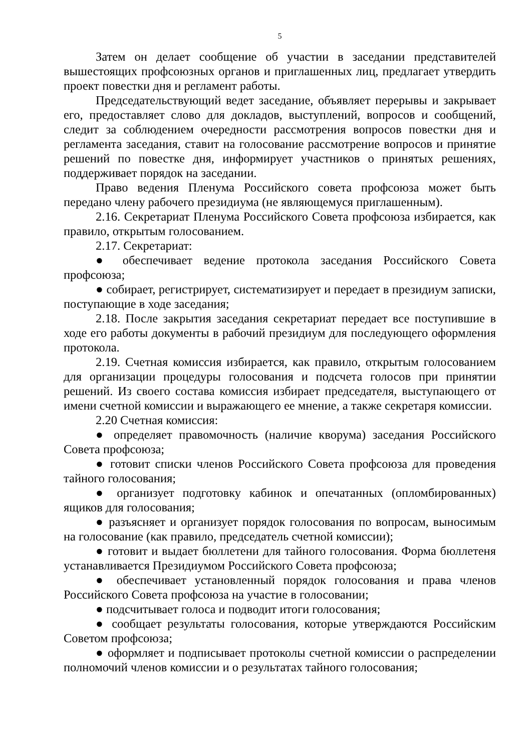5
Затем он делает сообщение об участии в заседании представителей вышестоящих профсоюзных органов и приглашенных лиц, предлагает утвердить проект повестки дня и регламент работы.
Председательствующий ведет заседание, объявляет перерывы и закрывает его, предоставляет слово для докладов, выступлений, вопросов и сообщений, следит за соблюдением очередности рассмотрения вопросов повестки дня и регламента заседания, ставит на голосование рассмотрение вопросов и принятие решений по повестке дня, информирует участников о принятых решениях, поддерживает порядок на заседании.
Право ведения Пленума Российского совета профсоюза может быть передано члену рабочего президиума (не являющемуся приглашенным).
2.16. Секретариат Пленума Российского Совета профсоюза избирается, как правило, открытым голосованием.
2.17. Секретариат:
● обеспечивает ведение протокола заседания Российского Совета профсоюза;
● собирает, регистрирует, систематизирует и передает в президиум записки, поступающие в ходе заседания;
2.18. После закрытия заседания секретариат передает все поступившие в ходе его работы документы в рабочий президиум для последующего оформления протокола.
2.19. Счетная комиссия избирается, как правило, открытым голосованием для организации процедуры голосования и подсчета голосов при принятии решений. Из своего состава комиссия избирает председателя, выступающего от имени счетной комиссии и выражающего ее мнение, а также секретаря комиссии.
2.20 Счетная комиссия:
● определяет правомочность (наличие кворума) заседания Российского Совета профсоюза;
● готовит списки членов Российского Совета профсоюза для проведения тайного голосования;
● организует подготовку кабинок и опечатанных (опломбированных) ящиков для голосования;
● разъясняет и организует порядок голосования по вопросам, выносимым на голосование (как правило, председатель счетной комиссии);
● готовит и выдает бюллетени для тайного голосования. Форма бюллетеня устанавливается Президиумом Российского Совета профсоюза;
● обеспечивает установленный порядок голосования и права членов Российского Совета профсоюза на участие в голосовании;
● подсчитывает голоса и подводит итоги голосования;
● сообщает результаты голосования, которые утверждаются Российским Советом профсоюза;
● оформляет и подписывает протоколы счетной комиссии о распределении полномочий членов комиссии и о результатах тайного голосования;